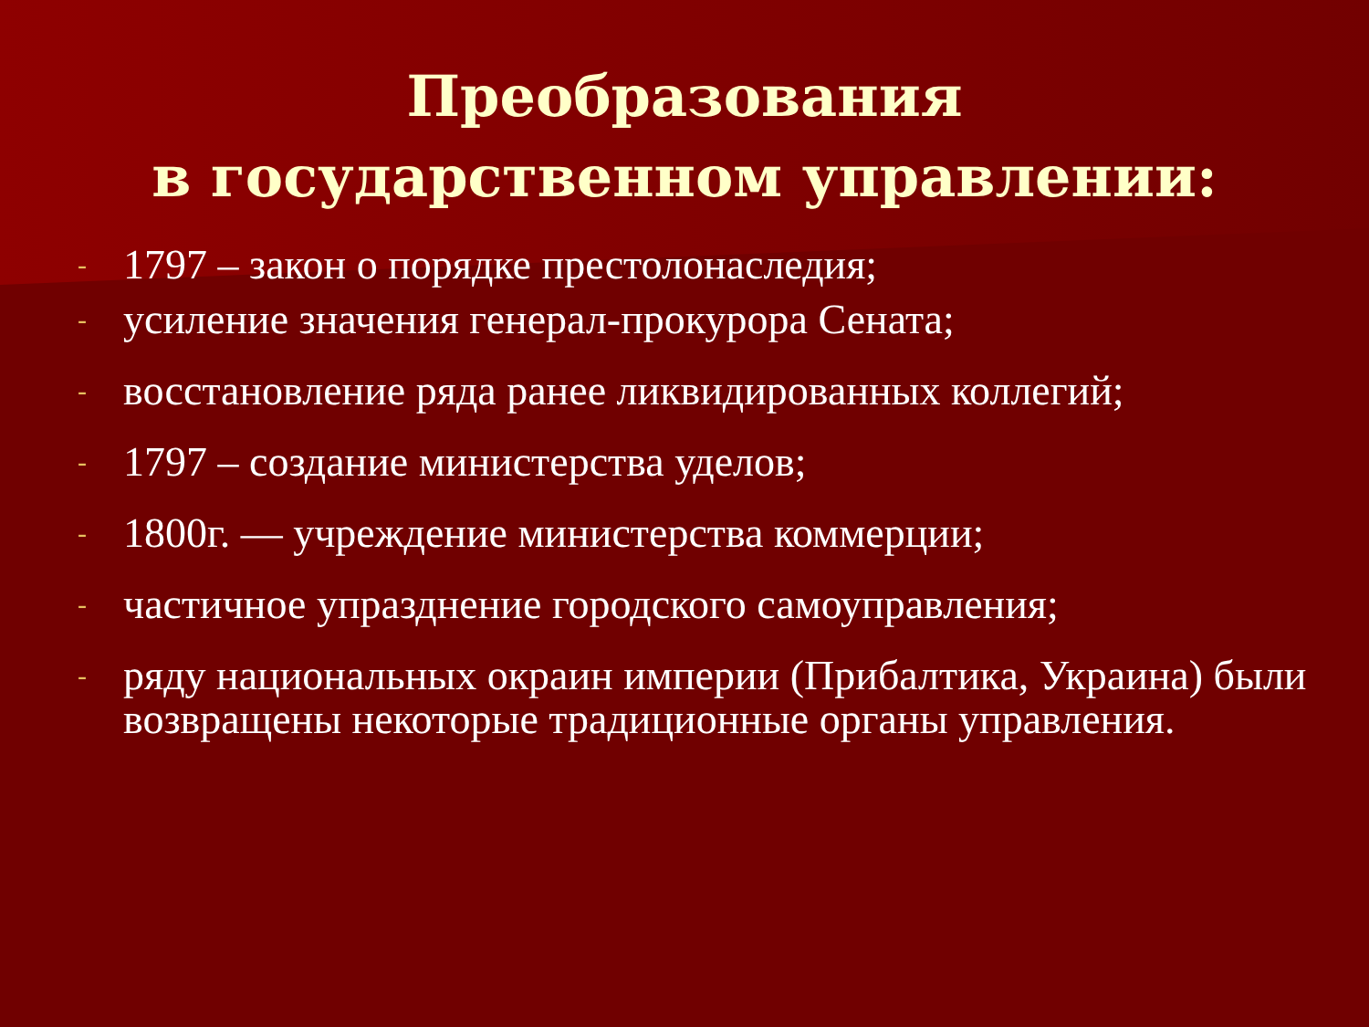Преобразования
в государственном управлении:
- 1797 – закон о порядке престолонаследия;
- усиление значения генерал-прокурора Сената;
- восстановление ряда ранее ликвидированных коллегий;
- 1797 – создание министерства уделов;
- 1800г. — учреждение министерства коммерции;
- частичное упразднение городского самоуправления;
- ряду национальных окраин империи (Прибалтика, Украина) были возвращены некоторые традиционные органы управления.